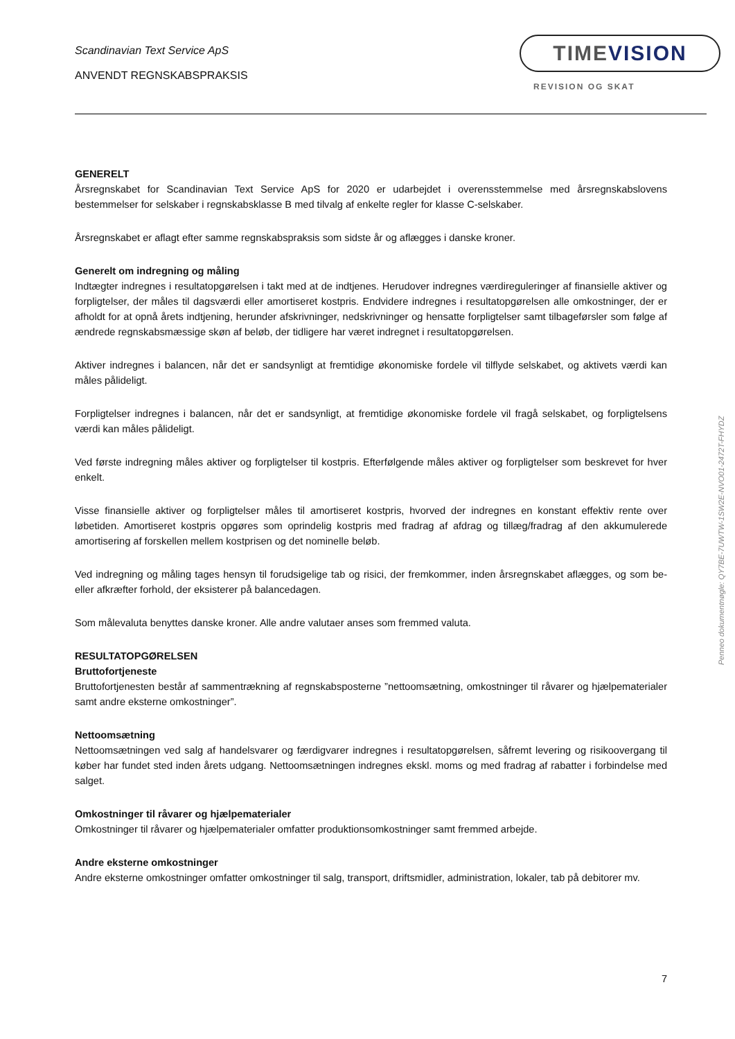Scandinavian Text Service ApS
ANVENDT REGNSKABSPRAKSIS
TIMEVISION
REVISION OG SKAT
GENERELT
Årsregnskabet for Scandinavian Text Service ApS for 2020 er udarbejdet i overensstemmelse med årsregnskabslovens bestemmelser for selskaber i regnskabsklasse B med tilvalg af enkelte regler for klasse C-selskaber.
Årsregnskabet er aflagt efter samme regnskabspraksis som sidste år og aflægges i danske kroner.
Generelt om indregning og måling
Indtægter indregnes i resultatopgørelsen i takt med at de indtjenes. Herudover indregnes værdireguleringer af finansielle aktiver og forpligtelser, der måles til dagsværdi eller amortiseret kostpris. Endvidere indregnes i resultatopgørelsen alle omkostninger, der er afholdt for at opnå årets indtjening, herunder afskrivninger, nedskrivninger og hensatte forpligtelser samt tilbageførsler som følge af ændrede regnskabsmæssige skøn af beløb, der tidligere har været indregnet i resultatopgørelsen.
Aktiver indregnes i balancen, når det er sandsynligt at fremtidige økonomiske fordele vil tilflyde selskabet, og aktivets værdi kan måles pålideligt.
Forpligtelser indregnes i balancen, når det er sandsynligt, at fremtidige økonomiske fordele vil fragå selskabet, og forpligtelsens værdi kan måles pålideligt.
Ved første indregning måles aktiver og forpligtelser til kostpris. Efterfølgende måles aktiver og forpligtelser som beskrevet for hver enkelt.
Visse finansielle aktiver og forpligtelser måles til amortiseret kostpris, hvorved der indregnes en konstant effektiv rente over løbetiden. Amortiseret kostpris opgøres som oprindelig kostpris med fradrag af afdrag og tillæg/fradrag af den akkumulerede amortisering af forskellen mellem kostprisen og det nominelle beløb.
Ved indregning og måling tages hensyn til forudsigelige tab og risici, der fremkommer, inden årsregnskabet aflægges, og som be- eller afkræfter forhold, der eksisterer på balancedagen.
Som målevaluta benyttes danske kroner. Alle andre valutaer anses som fremmed valuta.
RESULTATOPGØRELSEN
Bruttofortjeneste
Bruttofortjenesten består af sammentrækning af regnskabsposterne ”nettoomsætning, omkostninger til råvarer og hjælpematerialer samt andre eksterne omkostninger”.
Nettoomsætning
Nettoomsætningen ved salg af handelsvarer og færdigvarer indregnes i resultatopgørelsen, såfremt levering og risikoovergang til køber har fundet sted inden årets udgang. Nettoomsætningen indregnes ekskl. moms og med fradrag af rabatter i forbindelse med salget.
Omkostninger til råvarer og hjælpematerialer
Omkostninger til råvarer og hjælpematerialer omfatter produktionsomkostninger samt fremmed arbejde.
Andre eksterne omkostninger
Andre eksterne omkostninger omfatter omkostninger til salg, transport, driftsmidler, administration, lokaler, tab på debitorer mv.
Penneo dokumentnøgle: QY7BE-7UWTW-1SW2E-NVO01-2472T-FHYDZ
7